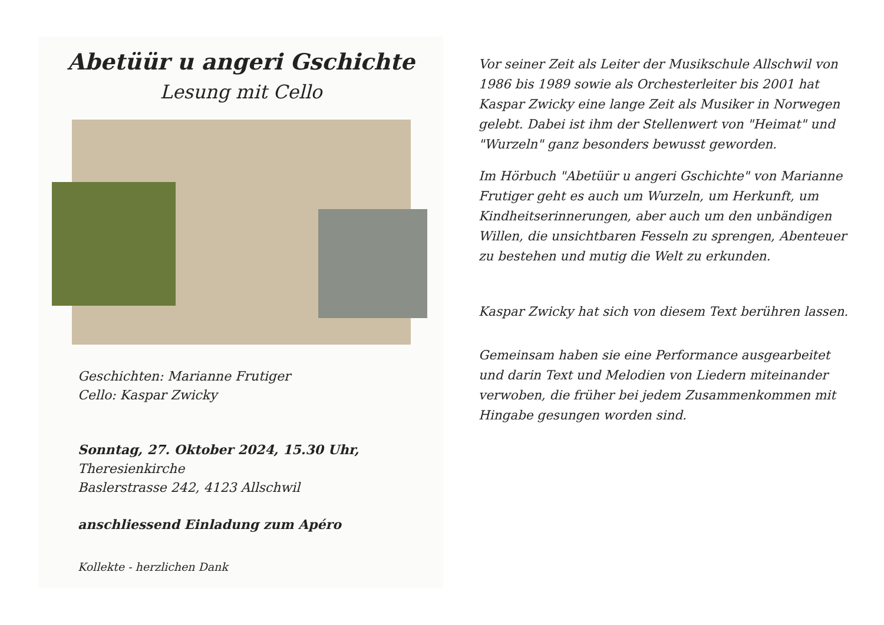Abetüür u angeri Gschichte
Lesung mit Cello
Geschichten: Marianne Frutiger
Cello: Kaspar Zwicky
Sonntag, 27. Oktober 2024, 15.30 Uhr,
Theresienkirche
Baslerstrasse 242, 4123 Allschwil
anschliessend Einladung zum Apéro
Kollekte - herzlichen Dank
Vor seiner Zeit als Leiter der Musikschule Allschwil von 1986 bis 1989 sowie als Orchesterleiter bis 2001 hat Kaspar Zwicky eine lange Zeit als Musiker in Norwegen gelebt. Dabei ist ihm der Stellenwert von "Heimat" und "Wurzeln" ganz besonders bewusst geworden.
Im Hörbuch "Abetüür u angeri Gschichte" von Marianne Frutiger geht es auch um Wurzeln, um Herkunft, um Kindheitserinnerungen, aber auch um den unbändigen Willen, die unsichtbaren Fesseln zu sprengen, Abenteuer zu bestehen und mutig die Welt zu erkunden.
Kaspar Zwicky hat sich von diesem Text berühren lassen.
Gemeinsam haben sie eine Performance ausgearbeitet und darin Text und Melodien von Liedern miteinander verwoben, die früher bei jedem Zusammenkommen mit Hingabe gesungen worden sind.